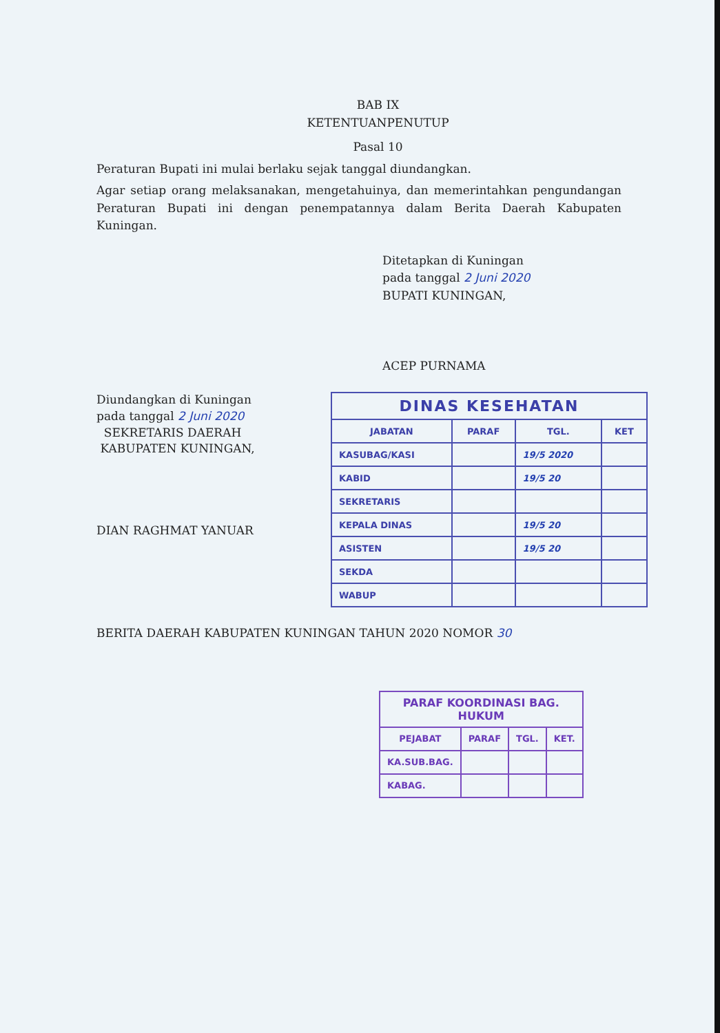BAB IX
KETENTUANPENUTUP
Pasal 10
Peraturan Bupati ini mulai berlaku sejak tanggal diundangkan.
Agar setiap orang melaksanakan, mengetahuinya, dan memerintahkan pengundangan Peraturan Bupati ini dengan penempatannya dalam Berita Daerah Kabupaten Kuningan.
Ditetapkan di Kuningan
pada tanggal 2 Juni 2020
BUPATI KUNINGAN,
ACEP PURNAMA
Diundangkan di Kuningan
pada tanggal 2 Juni 2020
SEKRETARIS DAERAH
KABUPATEN KUNINGAN,
DIAN RAGHMAT YANUAR
| DINAS KESEHATAN | | | |
| --- | --- | --- | --- |
| JABATAN | PARAF | TGL. | KET |
| KASUBAG/KASI | | 19/5 2020 | |
| KABID | | 19/5 20 | |
| SEKRETARIS | | | |
| KEPALA DINAS | | 19/5 20 | |
| ASISTEN | | 19/5 20 | |
| SEKDA | | | |
| WABUP | | | |
BERITA DAERAH KABUPATEN KUNINGAN TAHUN 2020 NOMOR 30
| PARAF KOORDINASI BAG. HUKUM | | | |
| --- | --- | --- | --- |
| PEJABAT | PARAF | TGL. | KET. |
| KA.SUB.BAG. | | | |
| KABAG. | | | |